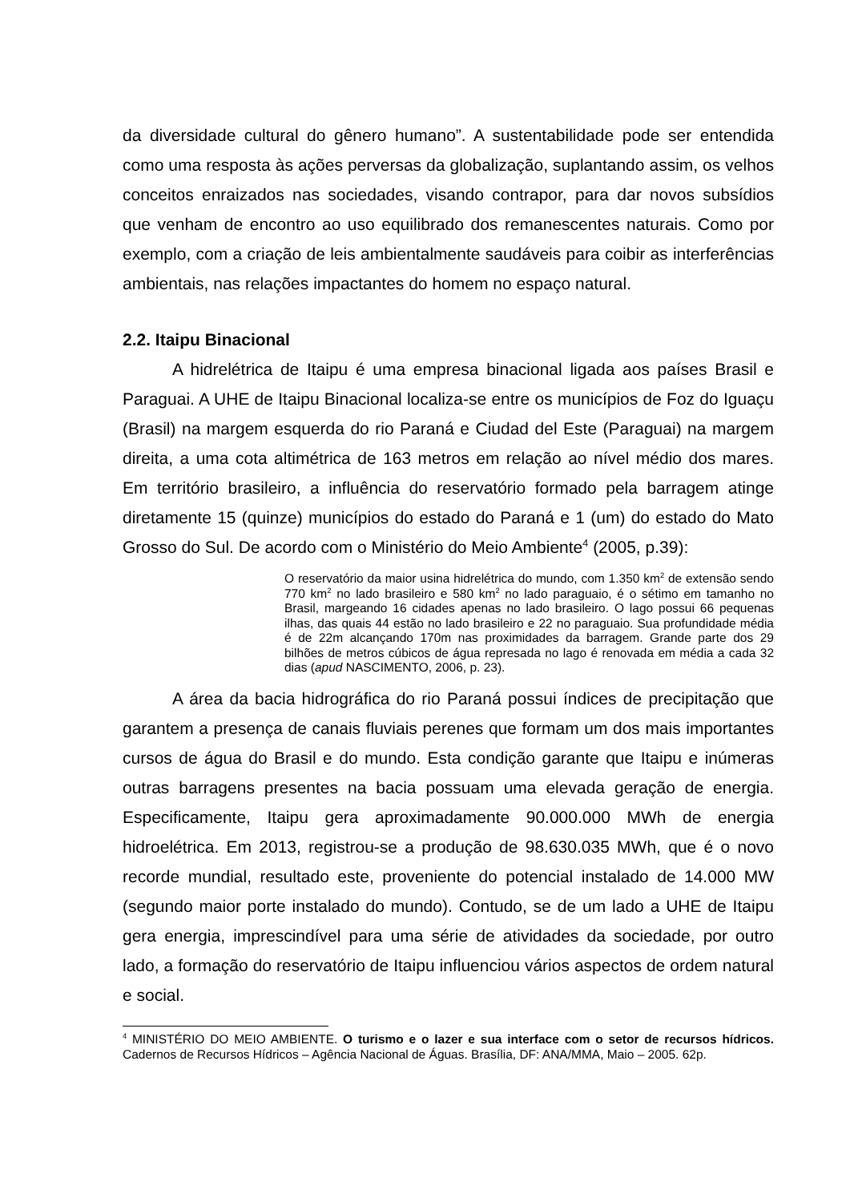da diversidade cultural do gênero humano”. A sustentabilidade pode ser entendida como uma resposta às ações perversas da globalização, suplantando assim, os velhos conceitos enraizados nas sociedades, visando contrapor, para dar novos subsídios que venham de encontro ao uso equilibrado dos remanescentes naturais. Como por exemplo, com a criação de leis ambientalmente saudáveis para coibir as interferências ambientais, nas relações impactantes do homem no espaço natural.
2.2. Itaipu Binacional
A hidrelétrica de Itaipu é uma empresa binacional ligada aos países Brasil e Paraguai. A UHE de Itaipu Binacional localiza-se entre os municípios de Foz do Iguaçu (Brasil) na margem esquerda do rio Paraná e Ciudad del Este (Paraguai) na margem direita, a uma cota altimétrica de 163 metros em relação ao nível médio dos mares. Em território brasileiro, a influência do reservatório formado pela barragem atinge diretamente 15 (quinze) municípios do estado do Paraná e 1 (um) do estado do Mato Grosso do Sul. De acordo com o Ministério do Meio Ambiente<sup>4</sup> (2005, p.39):
O reservatório da maior usina hidrelétrica do mundo, com 1.350 km<sup>2</sup> de extensão sendo 770 km<sup>2</sup> no lado brasileiro e 580 km<sup>2</sup> no lado paraguaio, é o sétimo em tamanho no Brasil, margeando 16 cidades apenas no lado brasileiro. O lago possui 66 pequenas ilhas, das quais 44 estão no lado brasileiro e 22 no paraguaio. Sua profundidade média é de 22m alcançando 170m nas proximidades da barragem. Grande parte dos 29 bilhões de metros cúbicos de água represada no lago é renovada em média a cada 32 dias (apud NASCIMENTO, 2006, p. 23).
A área da bacia hidrográfica do rio Paraná possui índices de precipitação que garantem a presença de canais fluviais perenes que formam um dos mais importantes cursos de água do Brasil e do mundo. Esta condição garante que Itaipu e inúmeras outras barragens presentes na bacia possuam uma elevada geração de energia. Especificamente, Itaipu gera aproximadamente 90.000.000 MWh de energia hidroelétrica. Em 2013, registrou-se a produção de 98.630.035 MWh, que é o novo recorde mundial, resultado este, proveniente do potencial instalado de 14.000 MW (segundo maior porte instalado do mundo). Contudo, se de um lado a UHE de Itaipu gera energia, imprescindível para uma série de atividades da sociedade, por outro lado, a formação do reservatório de Itaipu influenciou vários aspectos de ordem natural e social.
<sup>4</sup> MINISTÉRIO DO MEIO AMBIENTE. O turismo e o lazer e sua interface com o setor de recursos hídricos. Cadernos de Recursos Hídricos – Agência Nacional de Águas. Brasília, DF: ANA/MMA, Maio – 2005. 62p.